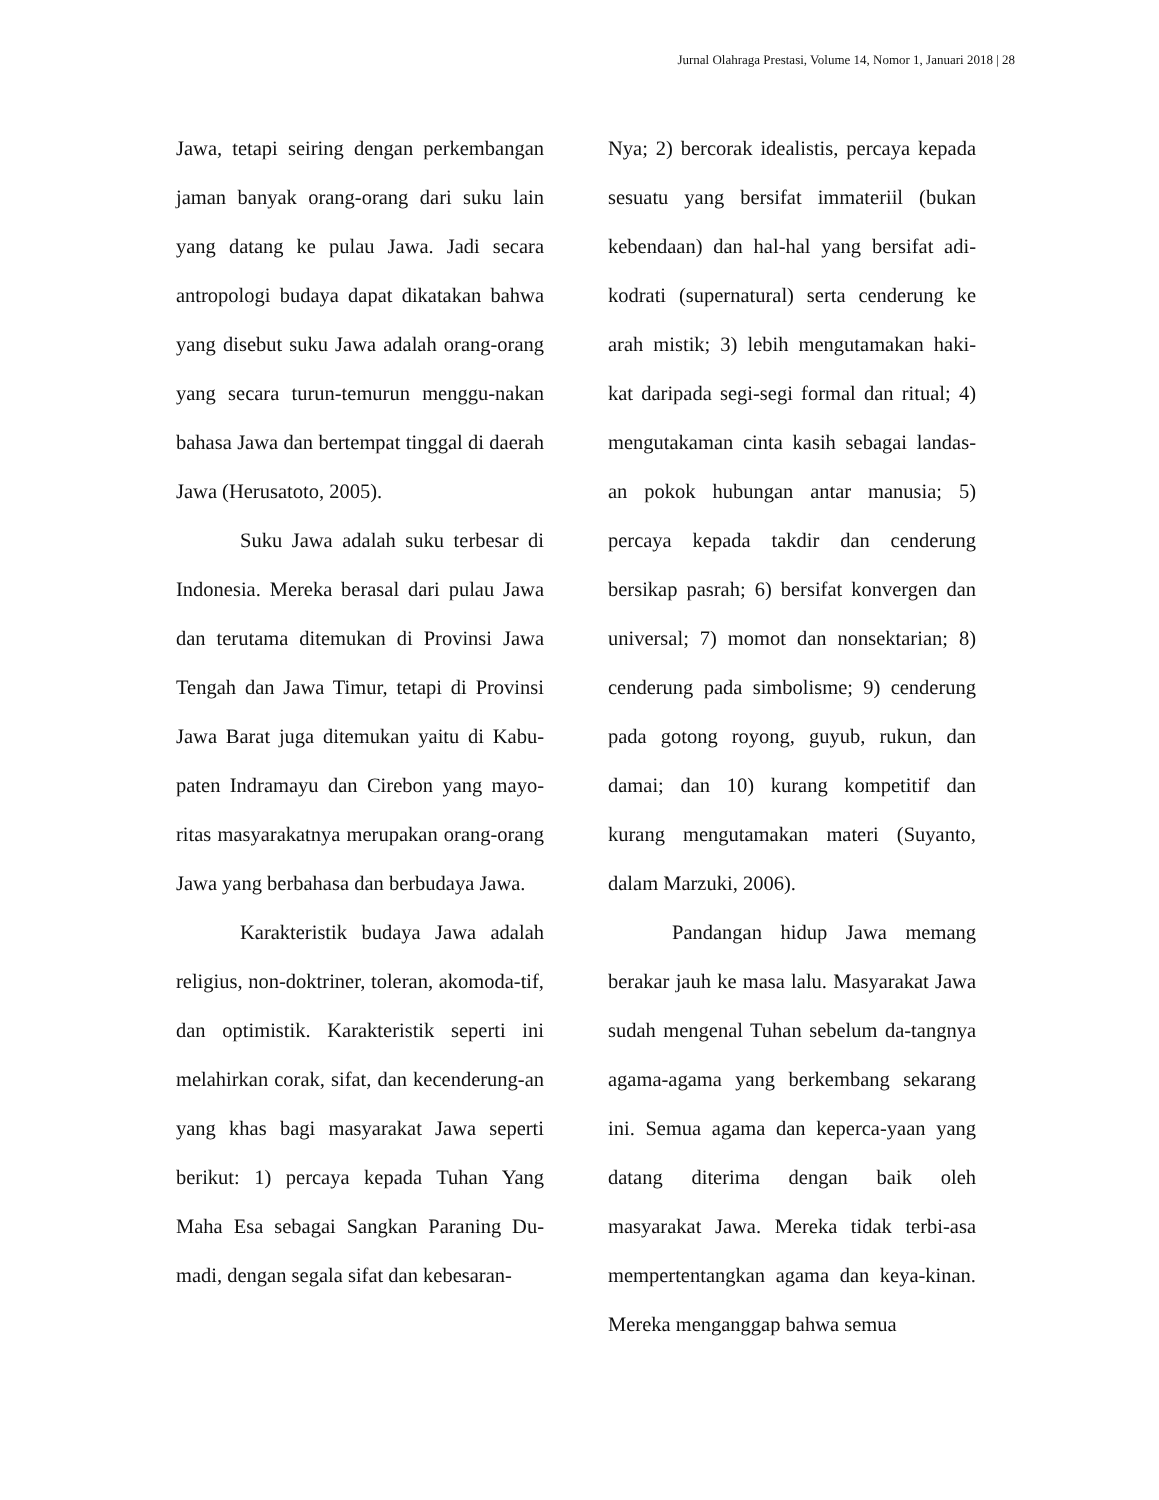Jurnal Olahraga Prestasi, Volume 14, Nomor 1, Januari 2018 | 28
Jawa, tetapi seiring dengan perkembangan jaman banyak orang-orang dari suku lain yang datang ke pulau Jawa. Jadi secara antropologi budaya dapat dikatakan bahwa yang disebut suku Jawa adalah orang-orang yang secara turun-temurun menggu-nakan bahasa Jawa dan bertempat tinggal di daerah Jawa (Herusatoto, 2005).
Suku Jawa adalah suku terbesar di Indonesia. Mereka berasal dari pulau Jawa dan terutama ditemukan di Provinsi Jawa Tengah dan Jawa Timur, tetapi di Provinsi Jawa Barat juga ditemukan yaitu di Kabu-paten Indramayu dan Cirebon yang mayo-ritas masyarakatnya merupakan orang-orang Jawa yang berbahasa dan berbudaya Jawa.
Karakteristik budaya Jawa adalah religius, non-doktriner, toleran, akomoda-tif, dan optimistik. Karakteristik seperti ini melahirkan corak, sifat, dan kecenderung-an yang khas bagi masyarakat Jawa seperti berikut: 1) percaya kepada Tuhan Yang Maha Esa sebagai Sangkan Paraning Du-madi, dengan segala sifat dan kebesaran-
Nya; 2) bercorak idealistis, percaya kepada sesuatu yang bersifat immateriil (bukan kebendaan) dan hal-hal yang bersifat adi-kodrati (supernatural) serta cenderung ke arah mistik; 3) lebih mengutamakan haki-kat daripada segi-segi formal dan ritual; 4) mengutakaman cinta kasih sebagai landas-an pokok hubungan antar manusia; 5) percaya kepada takdir dan cenderung bersikap pasrah; 6) bersifat konvergen dan universal; 7) momot dan nonsektarian; 8) cenderung pada simbolisme; 9) cenderung pada gotong royong, guyub, rukun, dan damai; dan 10) kurang kompetitif dan kurang mengutamakan materi (Suyanto, dalam Marzuki, 2006).
Pandangan hidup Jawa memang berakar jauh ke masa lalu. Masyarakat Jawa sudah mengenal Tuhan sebelum da-tangnya agama-agama yang berkembang sekarang ini. Semua agama dan keperca-yaan yang datang diterima dengan baik oleh masyarakat Jawa. Mereka tidak terbi-asa mempertentangkan agama dan keya-kinan. Mereka menganggap bahwa semua